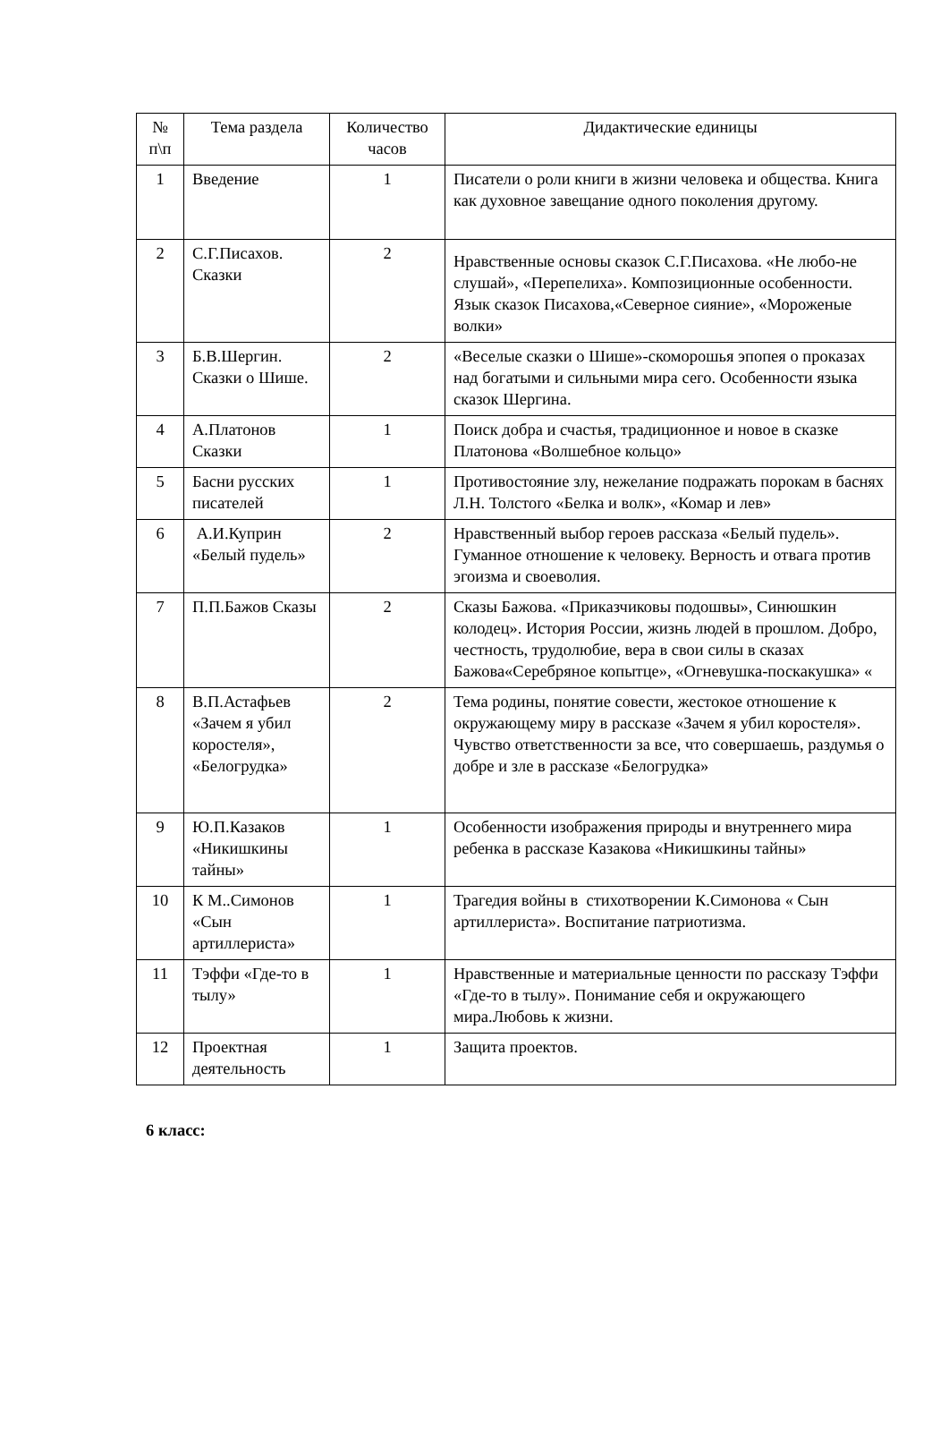| № п\п | Тема раздела | Количество часов | Дидактические единицы |
| --- | --- | --- | --- |
| 1 | Введение | 1 | Писатели о роли книги в жизни человека и общества. Книга как духовное завещание одного поколения другому. |
| 2 | С.Г.Писахов. Сказки | 2 | Нравственные основы сказок С.Г.Писахова. «Не любо-не слушай», «Перепелиха». Композиционные особенности. Язык сказок Писахова,«Северное сияние», «Мороженые волки» |
| 3 | Б.В.Шергин. Сказки о Шише. | 2 | «Веселые сказки о Шише»-скоморошья эпопея о проказах над богатыми и сильными мира сего. Особенности языка сказок Шергина. |
| 4 | А.Платонов Сказки | 1 | Поиск добра и счастья, традиционное и новое в сказке Платонова «Волшебное кольцо» |
| 5 | Басни русских писателей | 1 | Противостояние злу, нежелание подражать порокам в баснях Л.Н. Толстого «Белка и волк», «Комар и лев» |
| 6 | А.И.Куприн «Белый пудель» | 2 | Нравственный выбор героев рассказа «Белый пудель». Гуманное отношение к человеку. Верность и отвага против эгоизма и своеволия. |
| 7 | П.П.Бажов Сказы | 2 | Сказы Бажова. «Приказчиковы подошвы», Синюшкин колодец». История России, жизнь людей в прошлом. Добро, честность, трудолюбие, вера в свои силы в сказах Бажова«Серебряное копытце», «Огневушка-поскакушка» « |
| 8 | В.П.Астафьев «Зачем я убил коростеля», «Белогрудка» | 2 | Тема родины, понятие совести, жестокое отношение к окружающему миру в рассказе «Зачем я убил коростеля». Чувство ответственности за все, что совершаешь, раздумья о добре и зле в рассказе «Белогрудка» |
| 9 | Ю.П.Казаков «Никишкины тайны» | 1 | Особенности изображения природы и внутреннего мира ребенка в рассказе Казакова «Никишкины тайны» |
| 10 | К М..Симонов «Сын артиллериста» | 1 | Трагедия войны в стихотворении К.Симонова « Сын артиллериста». Воспитание патриотизма. |
| 11 | Тэффи «Где-то в тылу» | 1 | Нравственные и материальные ценности по рассказу Тэффи «Где-то в тылу». Понимание себя и окружающего мира.Любовь к жизни. |
| 12 | Проектная деятельность | 1 | Защита проектов. |
6 класс: